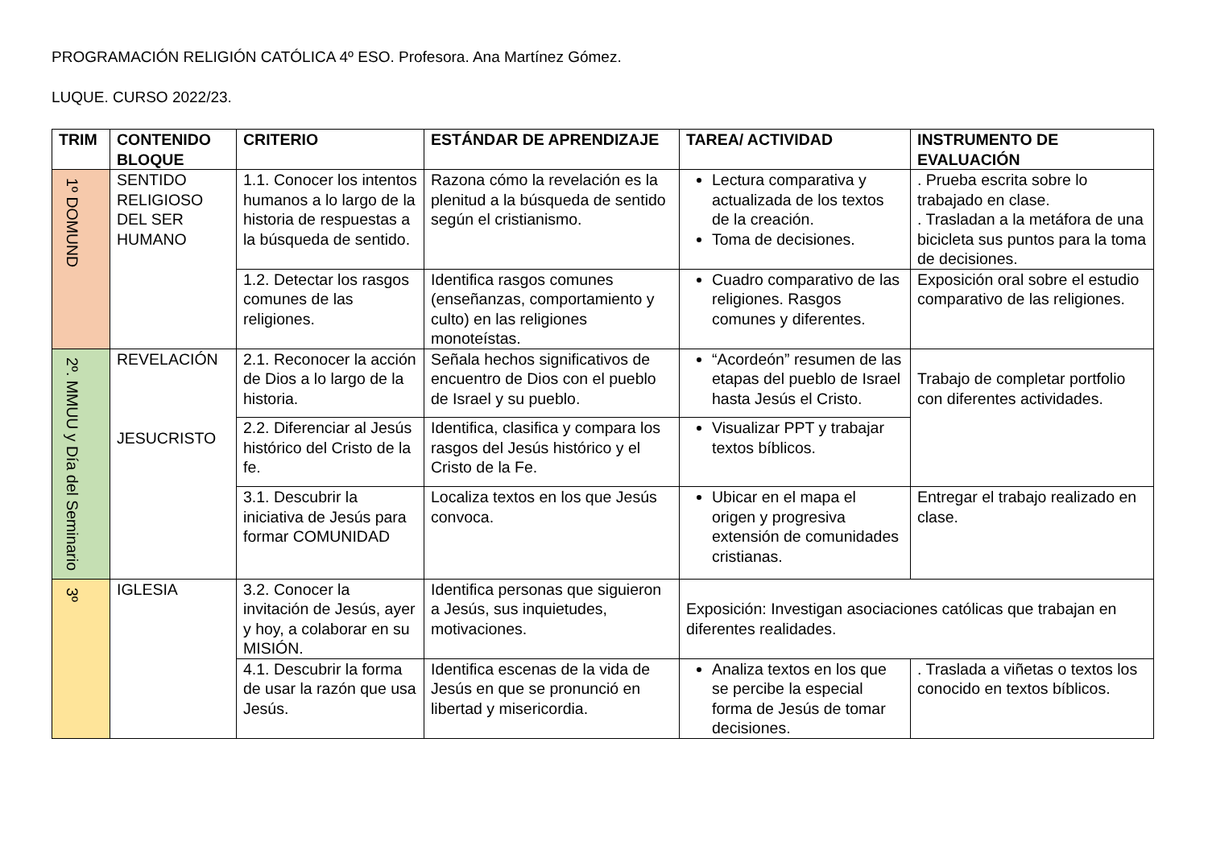PROGRAMACIÓN RELIGIÓN CATÓLICA 4º ESO. Profesora. Ana Martínez Gómez.
LUQUE. CURSO 2022/23.
| TRIM | CONTENIDO BLOQUE | CRITERIO | ESTÁNDAR DE APRENDIZAJE | TAREA/ ACTIVIDAD | INSTRUMENTO DE EVALUACIÓN |
| --- | --- | --- | --- | --- | --- |
| 1º DOMUND | SENTIDO RELIGIOSO DEL SER HUMANO | 1.1. Conocer los intentos humanos a lo largo de la historia de respuestas a la búsqueda de sentido. | Razona cómo la revelación es la plenitud a la búsqueda de sentido según el cristianismo. | Lectura comparativa y actualizada de los textos de la creación. Toma de decisiones. | . Prueba escrita sobre lo trabajado en clase. . Trasladan a la metáfora de una bicicleta sus puntos para la toma de decisiones. |
| | | 1.2. Detectar los rasgos comunes de las religiones. | Identifica rasgos comunes (enseñanzas, comportamiento y culto) en las religiones monoteístas. | Cuadro comparativo de las religiones. Rasgos comunes y diferentes. | Exposición oral sobre el estudio comparativo de las religiones. |
| 2º. MMUU y Día del Seminario | REVELACIÓN JESUCRISTO | 2.1. Reconocer la acción de Dios a lo largo de la historia. | Señala hechos significativos de encuentro de Dios con el pueblo de Israel y su pueblo. | “Acordeón” resumen de las etapas del pueblo de Israel hasta Jesús el Cristo. | Trabajo de completar portfolio con diferentes actividades. |
| | | 2.2. Diferenciar al Jesús histórico del Cristo de la fe. | Identifica, clasifica y compara los rasgos del Jesús histórico y el Cristo de la Fe. | Visualizar PPT y trabajar textos bíblicos. | |
| | | 3.1. Descubrir la iniciativa de Jesús para formar COMUNIDAD | Localiza textos en los que Jesús convoca. | Ubicar en el mapa el origen y progresiva extensión de comunidades cristianas. | Entregar el trabajo realizado en clase. |
| 3º | IGLESIA | 3.2. Conocer la invitación de Jesús, ayer y hoy, a colaborar en su MISIÓN. | Identifica personas que siguieron a Jesús, sus inquietudes, motivaciones. | Exposición: Investigan asociaciones católicas que trabajan en diferentes realidades. | |
| | | 4.1. Descubrir la forma de usar la razón que usa Jesús. | Identifica escenas de la vida de Jesús en que se pronunció en libertad y misericordia. | Analiza textos en los que se percibe la especial forma de Jesús de tomar decisiones. | . Traslada a viñetas o textos los conocido en textos bíblicos. |